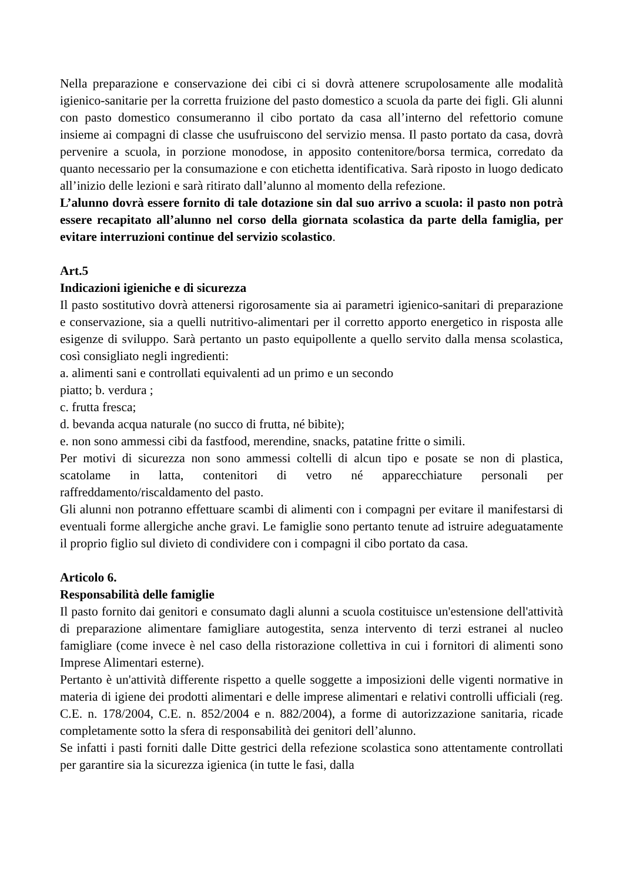Nella preparazione e conservazione dei cibi ci si dovrà attenere scrupolosamente alle modalità igienico-sanitarie per la corretta fruizione del pasto domestico a scuola da parte dei figli. Gli alunni con pasto domestico consumeranno il cibo portato da casa all’interno del refettorio comune insieme ai compagni di classe che usufruiscono del servizio mensa. Il pasto portato da casa, dovrà pervenire a scuola, in porzione monodose, in apposito contenitore/borsa termica, corredato da quanto necessario per la consumazione e con etichetta identificativa. Sarà riposto in luogo dedicato all’inizio delle lezioni e sarà ritirato dall’alunno al momento della refezione.
L’alunno dovrà essere fornito di tale dotazione sin dal suo arrivo a scuola: il pasto non potrà essere recapitato all’alunno nel corso della giornata scolastica da parte della famiglia, per evitare interruzioni continue del servizio scolastico.
Art.5
Indicazioni igieniche e di sicurezza
Il pasto sostitutivo dovrà attenersi rigorosamente sia ai parametri igienico-sanitari di preparazione e conservazione, sia a quelli nutritivo-alimentari per il corretto apporto energetico in risposta alle esigenze di sviluppo. Sarà pertanto un pasto equipollente a quello servito dalla mensa scolastica, così consigliato negli ingredienti:
a. alimenti sani e controllati equivalenti ad un primo e un secondo
piatto; b. verdura ;
c. frutta fresca;
d. bevanda acqua naturale (no succo di frutta, né bibite);
e. non sono ammessi cibi da fastfood, merendine, snacks, patatine fritte o simili.
Per motivi di sicurezza non sono ammessi coltelli di alcun tipo e posate se non di plastica, scatolame in latta, contenitori di vetro né apparecchiature personali per raffreddamento/riscaldamento del pasto.
Gli alunni non potranno effettuare scambi di alimenti con i compagni per evitare il manifestarsi di eventuali forme allergiche anche gravi. Le famiglie sono pertanto tenute ad istruire adeguatamente il proprio figlio sul divieto di condividere con i compagni il cibo portato da casa.
Articolo 6.
Responsabilità delle famiglie
Il pasto fornito dai genitori e consumato dagli alunni a scuola costituisce un'estensione dell'attività di preparazione alimentare famigliare autogestita, senza intervento di terzi estranei al nucleo famigliare (come invece è nel caso della ristorazione collettiva in cui i fornitori di alimenti sono Imprese Alimentari esterne).
Pertanto è un'attività differente rispetto a quelle soggette a imposizioni delle vigenti normative in materia di igiene dei prodotti alimentari e delle imprese alimentari e relativi controlli ufficiali (reg. C.E. n. 178/2004, C.E. n. 852/2004 e n. 882/2004), a forme di autorizzazione sanitaria, ricade completamente sotto la sfera di responsabilità dei genitori dell’alunno.
Se infatti i pasti forniti dalle Ditte gestrici della refezione scolastica sono attentamente controllati per garantire sia la sicurezza igienica (in tutte le fasi, dalla